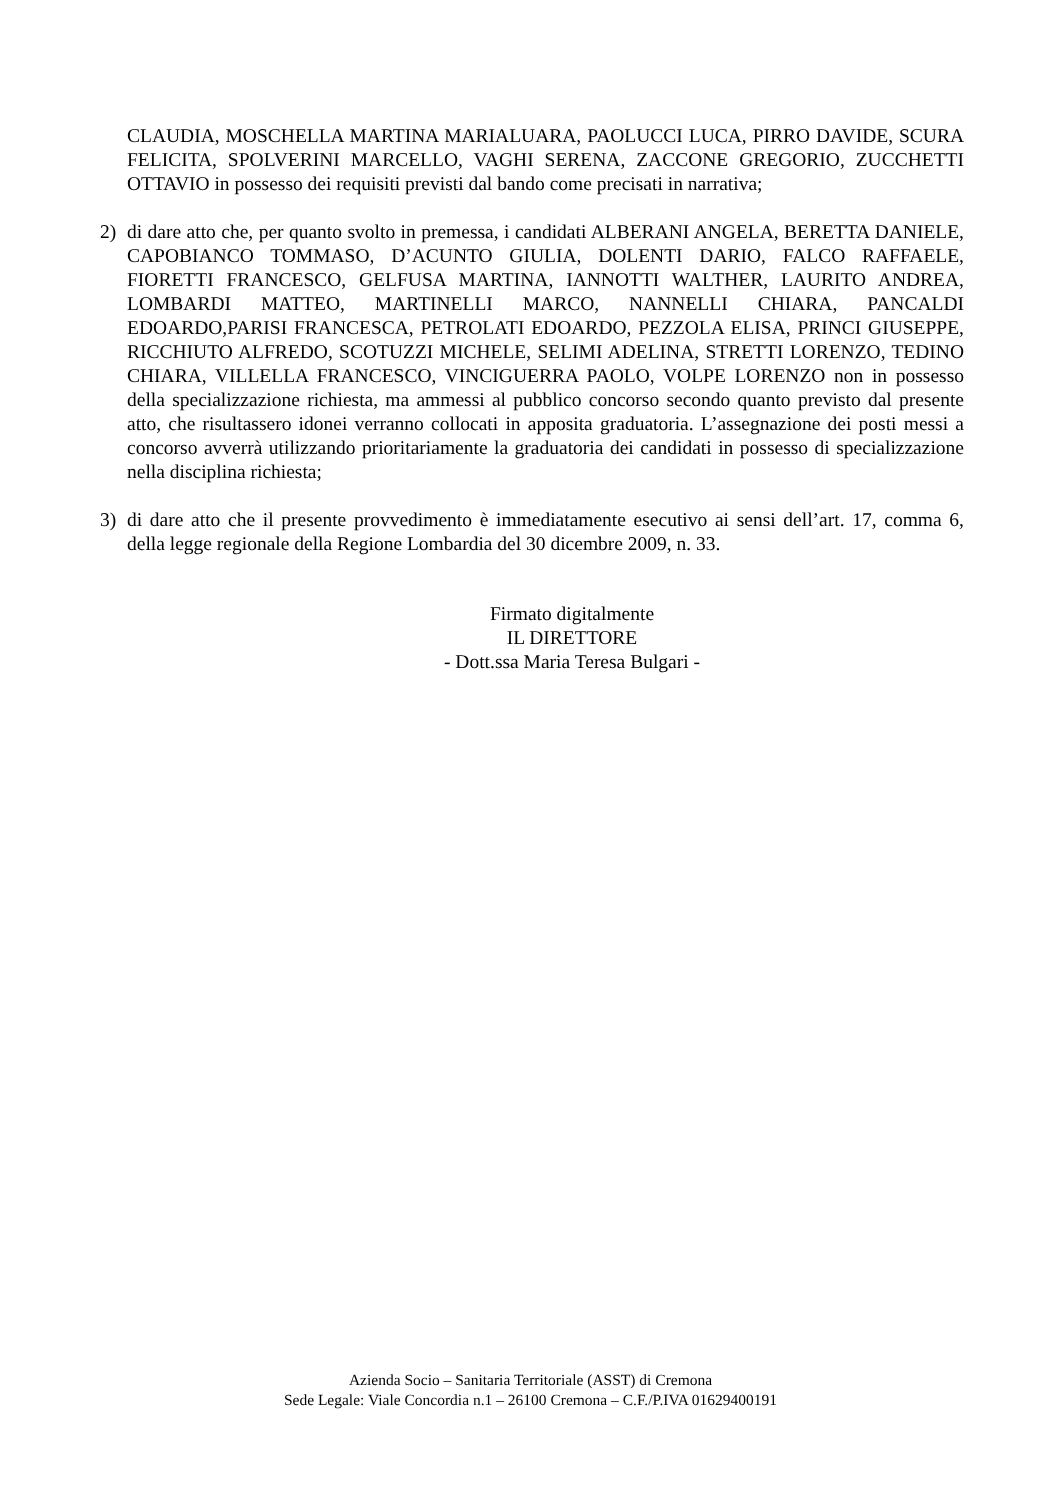CLAUDIA, MOSCHELLA MARTINA MARIALUARA, PAOLUCCI LUCA, PIRRO DAVIDE, SCURA FELICITA, SPOLVERINI MARCELLO, VAGHI SERENA, ZACCONE GREGORIO, ZUCCHETTI OTTAVIO in possesso dei requisiti previsti dal bando come precisati in narrativa;
2) di dare atto che, per quanto svolto in premessa, i candidati ALBERANI ANGELA, BERETTA DANIELE, CAPOBIANCO TOMMASO, D’ACUNTO GIULIA, DOLENTI DARIO, FALCO RAFFAELE, FIORETTI FRANCESCO, GELFUSA MARTINA, IANNOTTI WALTHER, LAURITO ANDREA, LOMBARDI MATTEO, MARTINELLI MARCO, NANNELLI CHIARA, PANCALDI EDOARDO,PARISI FRANCESCA, PETROLATI EDOARDO, PEZZOLA ELISA, PRINCI GIUSEPPE, RICCHIUTO ALFREDO, SCOTUZZI MICHELE, SELIMI ADELINA, STRETTI LORENZO, TEDINO CHIARA, VILLELLA FRANCESCO, VINCIGUERRA PAOLO, VOLPE LORENZO non in possesso della specializzazione richiesta, ma ammessi al pubblico concorso secondo quanto previsto dal presente atto, che risultassero idonei verranno collocati in apposita graduatoria. L’assegnazione dei posti messi a concorso avverrà utilizzando prioritariamente la graduatoria dei candidati in possesso di specializzazione nella disciplina richiesta;
3) di dare atto che il presente provvedimento è immediatamente esecutivo ai sensi dell’art. 17, comma 6, della legge regionale della Regione Lombardia del 30 dicembre 2009, n. 33.
Firmato digitalmente
IL DIRETTORE
- Dott.ssa Maria Teresa Bulgari -
Azienda Socio – Sanitaria Territoriale (ASST) di Cremona
Sede Legale: Viale Concordia n.1 – 26100 Cremona – C.F./P.IVA 01629400191